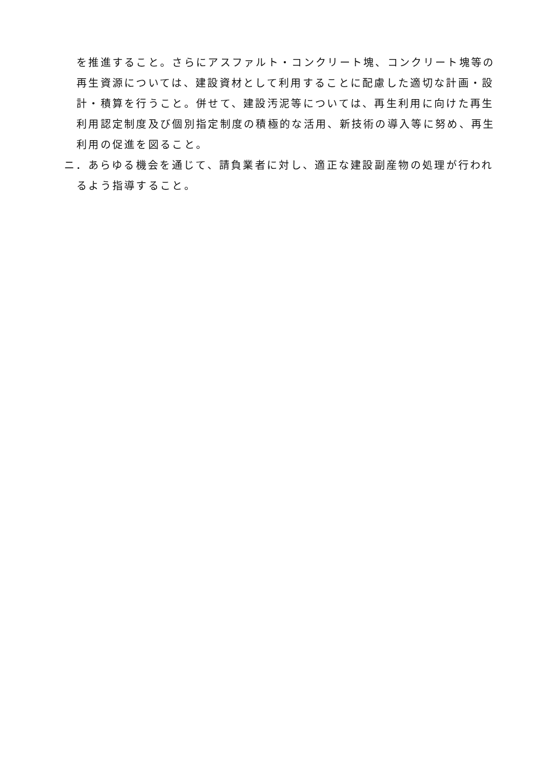を推進すること。さらにアスファルト・コンクリート塊、コンクリート塊等の再生資源については、建設資材として利用することに配慮した適切な計画・設計・積算を行うこと。併せて、建設汚泥等については、再生利用に向けた再生利用認定制度及び個別指定制度の積極的な活用、新技術の導入等に努め、再生利用の促進を図ること。
ニ．あらゆる機会を通じて、請負業者に対し、適正な建設副産物の処理が行われるよう指導すること。